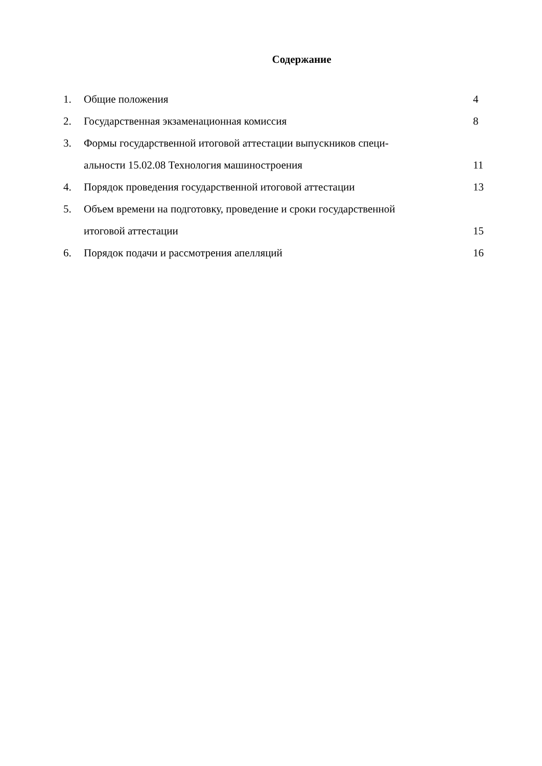Содержание
1. Общие положения 4
2. Государственная экзаменационная комиссия 8
3. Формы государственной итоговой аттестации выпускников специ-
альности 15.02.08 Технология машиностроения
11
4. Порядок проведения государственной итоговой аттестации 13
5. Объем времени на подготовку, проведение и сроки государственной
итоговой аттестации
15
6. Порядок подачи и рассмотрения апелляций 16